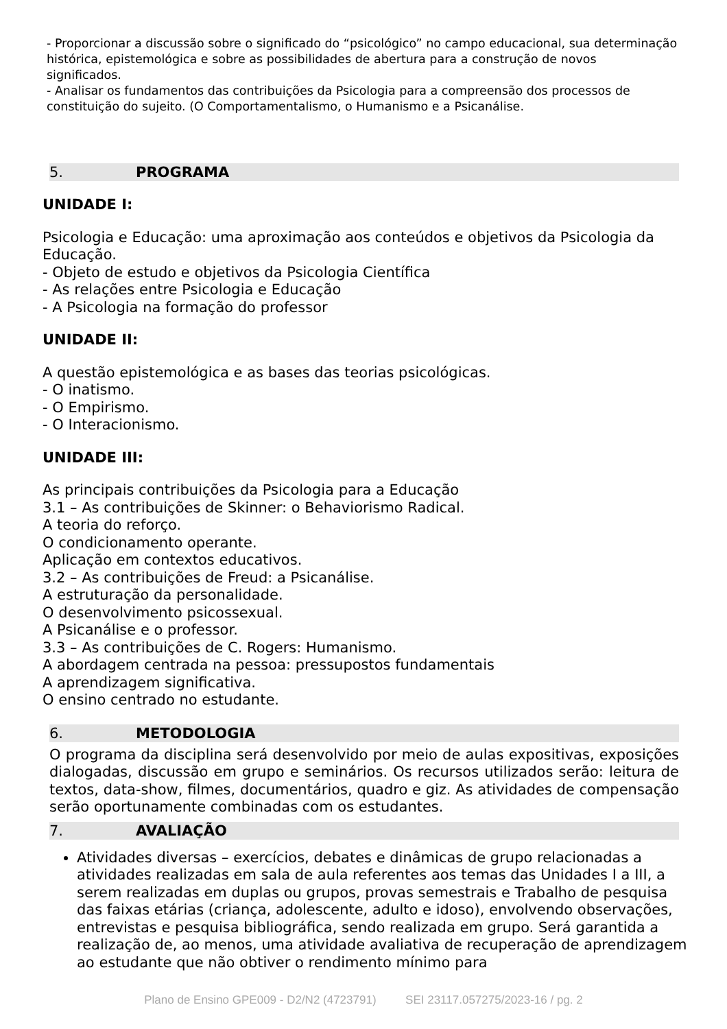- Proporcionar a discussão sobre o significado do “psicológico” no campo educacional, sua determinação histórica, epistemológica e sobre as possibilidades de abertura para a construção de novos
significados.
- Analisar os fundamentos das contribuições da Psicologia para a compreensão dos processos de
constituição do sujeito. (O Comportamentalismo, o Humanismo e a Psicanálise.
5. PROGRAMA
UNIDADE I:
Psicologia e Educação: uma aproximação aos conteúdos e objetivos da Psicologia da Educação.
- Objeto de estudo e objetivos da Psicologia Científica
- As relações entre Psicologia e Educação
- A Psicologia na formação do professor
UNIDADE II:
A questão epistemológica e as bases das teorias psicológicas.
- O inatismo.
- O Empirismo.
- O Interacionismo.
UNIDADE III:
As principais contribuições da Psicologia para a Educação
3.1 – As contribuições de Skinner: o Behaviorismo Radical.
A teoria do reforço.
O condicionamento operante.
Aplicação em contextos educativos.
3.2 – As contribuições de Freud: a Psicanálise.
A estruturação da personalidade.
O desenvolvimento psicossexual.
A Psicanálise e o professor.
3.3 – As contribuições de C. Rogers: Humanismo.
A abordagem centrada na pessoa: pressupostos fundamentais
A aprendizagem significativa.
O ensino centrado no estudante.
6. METODOLOGIA
O programa da disciplina será desenvolvido por meio de aulas expositivas, exposições dialogadas, discussão em grupo e seminários. Os recursos utilizados serão: leitura de textos, data-show, filmes, documentários, quadro e giz. As atividades de compensação serão oportunamente combinadas com os estudantes.
7. AVALIAÇÃO
Atividades diversas – exercícios, debates e dinâmicas de grupo relacionadas a atividades realizadas em sala de aula referentes aos temas das Unidades I a III, a serem realizadas em duplas ou grupos, provas semestrais e Trabalho de pesquisa das faixas etárias (criança, adolescente, adulto e idoso), envolvendo observações, entrevistas e pesquisa bibliográfica, sendo realizada em grupo. Será garantida a realização de, ao menos, uma atividade avaliativa de recuperação de aprendizagem ao estudante que não obtiver o rendimento mínimo para
Plano de Ensino GPE009 - D2/N2 (4723791) SEI 23117.057275/2023-16 / pg. 2